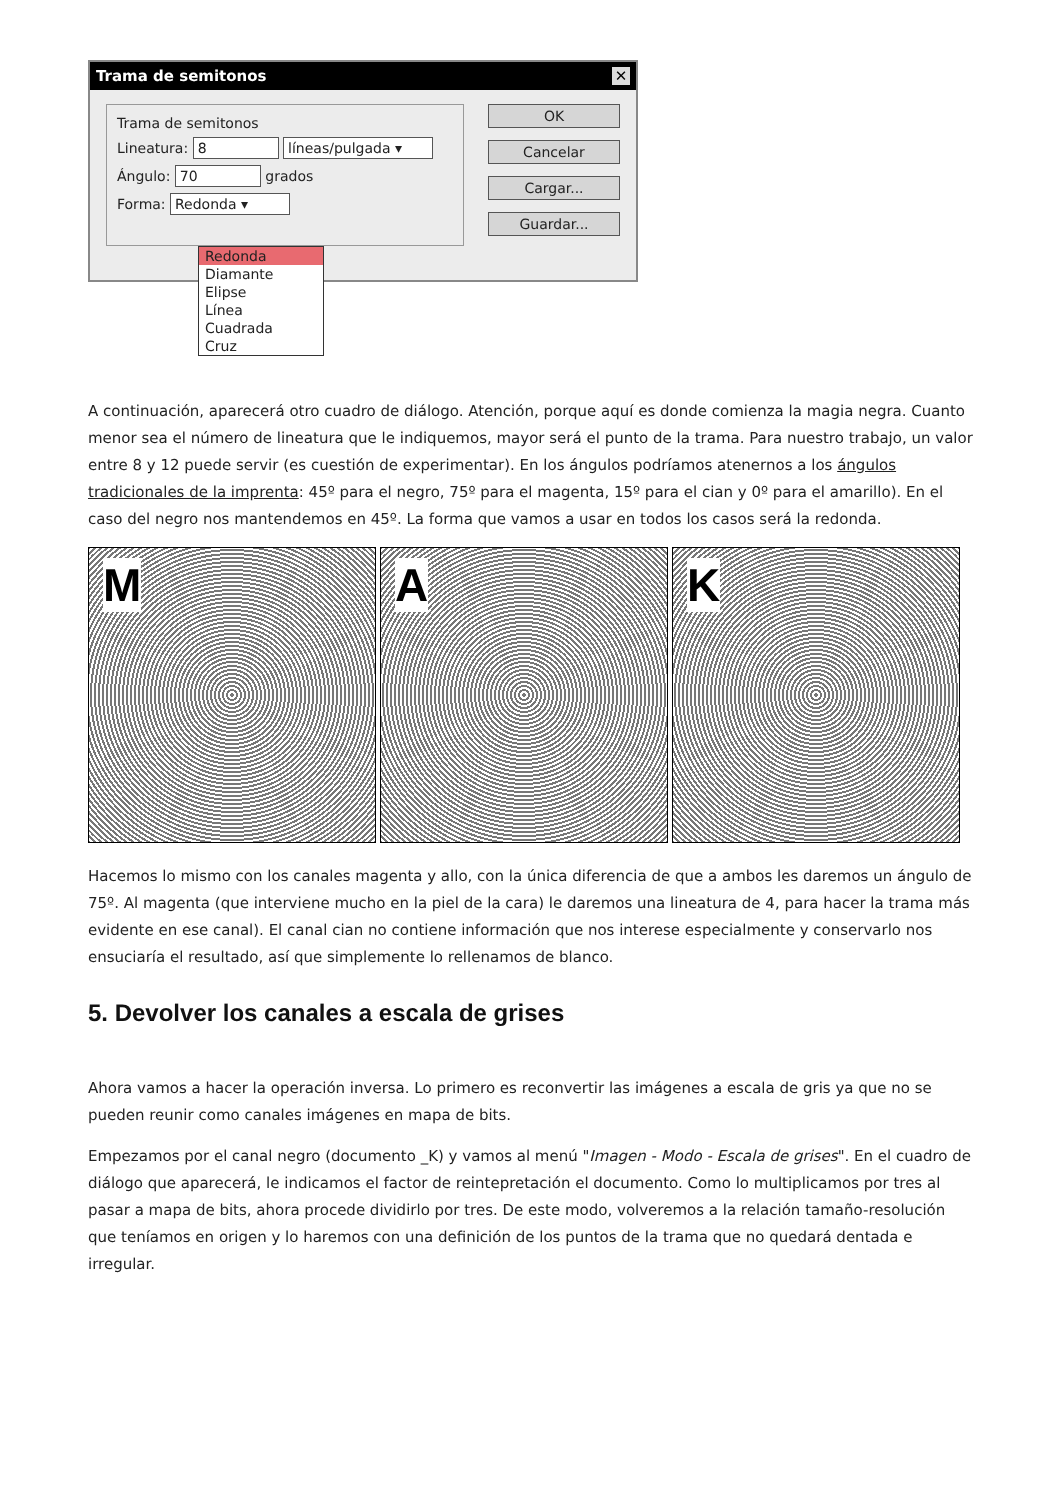Trama de semitonos ✕
Trama de semitonos
Lineatura: 8 líneas/pulgada ▾
Ángulo: 70 grados
Forma: Redonda ▾
OK
Cancelar
Cargar...
Guardar...
Redonda
Diamante
Elipse
Línea
Cuadrada
Cruz
A continuación, aparecerá otro cuadro de diálogo. Atención, porque aquí es donde comienza la magia negra. Cuanto menor sea el número de lineatura que le indiquemos, mayor será el punto de la trama. Para nuestro trabajo, un valor entre 8 y 12 puede servir (es cuestión de experimentar). En los ángulos podríamos atenernos a los ángulos tradicionales de la imprenta: 45º para el negro, 75º para el magenta, 15º para el cian y 0º para el amarillo). En el caso del negro nos mantendemos en 45º. La forma que vamos a usar en todos los casos será la redonda.
M
A
K
Hacemos lo mismo con los canales magenta y allo, con la única diferencia de que a ambos les daremos un ángulo de 75º. Al magenta (que interviene mucho en la piel de la cara) le daremos una lineatura de 4, para hacer la trama más evidente en ese canal). El canal cian no contiene información que nos interese especialmente y conservarlo nos ensuciaría el resultado, así que simplemente lo rellenamos de blanco.
5. Devolver los canales a escala de grises
Ahora vamos a hacer la operación inversa. Lo primero es reconvertir las imágenes a escala de gris ya que no se pueden reunir como canales imágenes en mapa de bits.
Empezamos por el canal negro (documento _K) y vamos al menú "Imagen - Modo - Escala de grises". En el cuadro de diálogo que aparecerá, le indicamos el factor de reintepretación el documento. Como lo multiplicamos por tres al pasar a mapa de bits, ahora procede dividirlo por tres. De este modo, volveremos a la relación tamaño-resolución que teníamos en origen y lo haremos con una definición de los puntos de la trama que no quedará dentada e irregular.